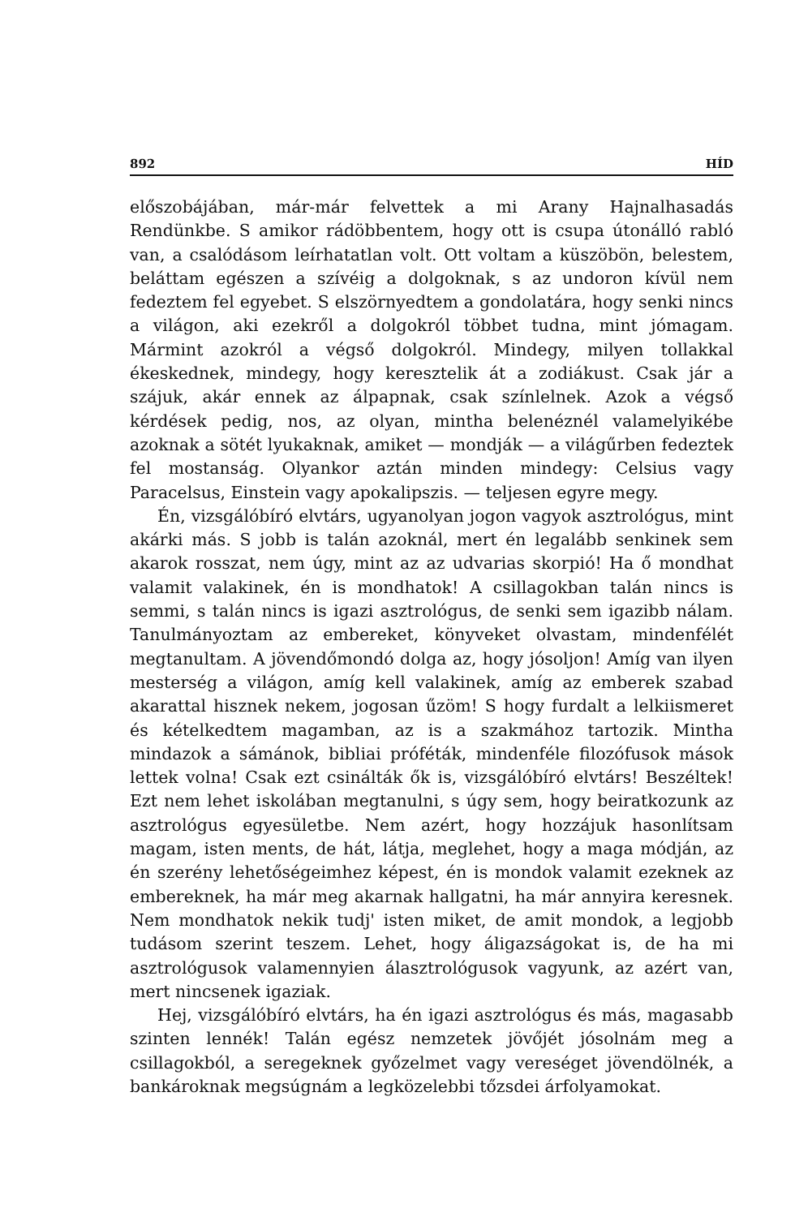892 HÍD
előszobájában, már-már felvettek a mi Arany Hajnalhasadás Rendünkbe. S amikor rádöbbentem, hogy ott is csupa útonálló rabló van, a csalódásom leírhatatlan volt. Ott voltam a küszöbön, belestem, beláttam egészen a szívéig a dolgoknak, s az undoron kívül nem fedeztem fel egyebet. S elszörnyedtem a gondolatára, hogy senki nincs a világon, aki ezekről a dolgokról többet tudna, mint jómagam. Mármint azokról a végső dolgokról. Mindegy, milyen tollakkal ékeskednek, mindegy, hogy keresztelik át a zodiákust. Csak jár a szájuk, akár ennek az álpapnak, csak színlelnek. Azok a végső kérdések pedig, nos, az olyan, mintha belenéznél valamelyikébe azoknak a sötét lyukaknak, amiket — mondják — a világűrben fedeztek fel mostanság. Olyankor aztán minden mindegy: Celsius vagy Paracelsus, Einstein vagy apokalipszis. — teljesen egyre megy.
Én, vizsgálóbíró elvtárs, ugyanolyan jogon vagyok asztrológus, mint akárki más. S jobb is talán azoknál, mert én legalább senkinek sem akarok rosszat, nem úgy, mint az az udvarias skorpió! Ha ő mondhat valamit valakinek, én is mondhatok! A csillagokban talán nincs is semmi, s talán nincs is igazi asztrológus, de senki sem igazibb nálam. Tanulmányoztam az embereket, könyveket olvastam, mindenfélét megtanultam. A jövendőmondó dolga az, hogy jósoljon! Amíg van ilyen mesterség a világon, amíg kell valakinek, amíg az emberek szabad akarattal hisznek nekem, jogosan űzöm! S hogy furdalt a lelkiismeret és kételkedtem magamban, az is a szakmához tartozik. Mintha mindazok a sámánok, bibliai próféták, mindenféle filozófusok mások lettek volna! Csak ezt csinálták ők is, vizsgálóbíró elvtárs! Beszéltek! Ezt nem lehet iskolában megtanulni, s úgy sem, hogy beiratkozunk az asztrológus egyesületbe. Nem azért, hogy hozzájuk hasonlítsam magam, isten ments, de hát, látja, meglehet, hogy a maga módján, az én szerény lehetőségeimhez képest, én is mondok valamit ezeknek az embereknek, ha már meg akarnak hallgatni, ha már annyira keresnek. Nem mondhatok nekik tudj' isten miket, de amit mondok, a legjobb tudásom szerint teszem. Lehet, hogy áligazságokat is, de ha mi asztrológusok valamennyien álasztrológusok vagyunk, az azért van, mert nincsenek igaziak.
Hej, vizsgálóbíró elvtárs, ha én igazi asztrológus és más, magasabb szinten lennék! Talán egész nemzetek jövőjét jósolnám meg a csillagokból, a seregeknek győzelmet vagy vereséget jövendölnék, a bankároknak megsúgnám a legközelebbi tőzsdei árfolyamokat.